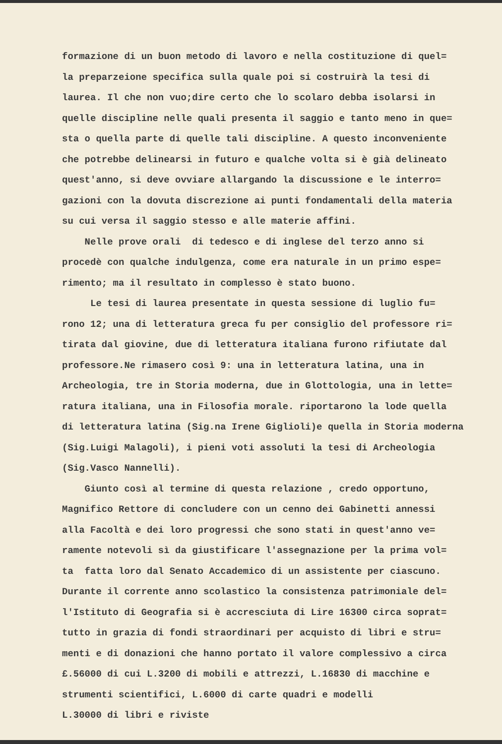formazione di un buon metodo di lavoro e nella costituzione di quel= la preparzeione specifica sulla quale poi si costruirà la tesi di laurea. Il che non vuo;dire certo che lo scolaro debba isolarsi in quelle discipline nelle quali presenta il saggio e tanto meno in que= sta o quella parte di quelle tali discipline. A questo inconveniente che potrebbe delinearsi in futuro e qualche volta si è già delineato quest'anno, si deve ovviare allargando la discussione e le interro= gazioni con la dovuta discrezione ai punti fondamentali della materia su cui versa il saggio stesso e alle materie affini.
Nelle prove orali di tedesco e di inglese del terzo anno si procedè con qualche indulgenza, come era naturale in un primo espe= rimento; ma il resultato in complesso è stato buono.
Le tesi di laurea presentate in questa sessione di luglio fu= rono 12; una di letteratura greca fu per consiglio del professore ri= tirata dal giovine, due di letteratura italiana furono rifiutate dal professore.Ne rimasero così 9: una in letteratura latina, una in Archeologia, tre in Storia moderna, due in Glottologia, una in lette= ratura italiana, una in Filosofia morale. riportarono la lode quella di letteratura latina (Sig.na Irene Giglioli)e quella in Storia moderna (Sig.Luigi Malagoli), i pieni voti assoluti la tesi di Archeologia (Sig.Vasco Nannelli).
Giunto così al termine di questa relazione , credo opportuno, Magnifico Rettore di concludere con un cenno dei Gabinetti annessi alla Facoltà e dei loro progressi che sono stati in quest'anno ve= ramente notevoli sì da giustificare l'assegnazione per la prima vol= ta fatta loro dal Senato Accademico di un assistente per ciascuno. Durante il corrente anno scolastico la consistenza patrimoniale del= l'Istituto di Geografia si è accresciuta di Lire 16300 circa soprat= tutto in grazia di fondi straordinari per acquisto di libri e stru= menti e di donazioni che hanno portato il valore complessivo a circa £.56000 di cui L.3200 di mobili e attrezzi, L.16830 di macchine e strumenti scientifici, L.6000 di carte quadri e modelli L.30000 di libri e riviste